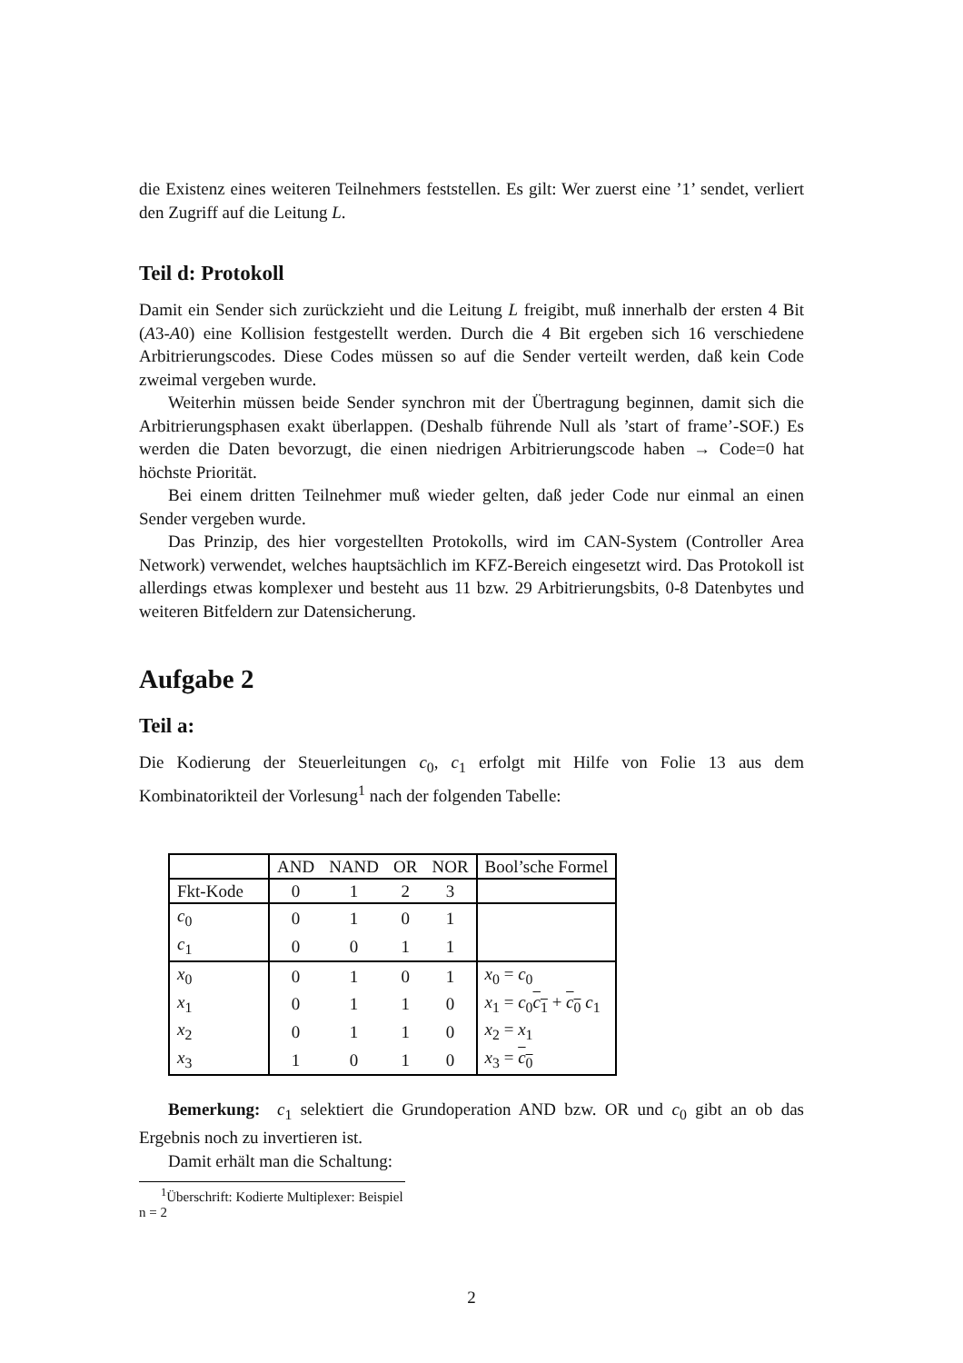die Existenz eines weiteren Teilnehmers feststellen. Es gilt: Wer zuerst eine ’1’ sendet, verliert den Zugriff auf die Leitung L.
Teil d: Protokoll
Damit ein Sender sich zurückzieht und die Leitung L freigibt, muß innerhalb der ersten 4 Bit (A3-A0) eine Kollision festgestellt werden. Durch die 4 Bit ergeben sich 16 verschiedene Arbitrierungscodes. Diese Codes müssen so auf die Sender verteilt werden, daß kein Code zweimal vergeben wurde.
Weiterhin müssen beide Sender synchron mit der Übertragung beginnen, damit sich die Arbitrierungsphasen exakt überlappen. (Deshalb führende Null als ’start of frame’-SOF.) Es werden die Daten bevorzugt, die einen niedrigen Arbitrierungscode haben → Code=0 hat höchste Priorität.
Bei einem dritten Teilnehmer muß wieder gelten, daß jeder Code nur einmal an einen Sender vergeben wurde.
Das Prinzip, des hier vorgestellten Protokolls, wird im CAN-System (Controller Area Network) verwendet, welches hauptsächlich im KFZ-Bereich eingesetzt wird. Das Protokoll ist allerdings etwas komplexer und besteht aus 11 bzw. 29 Arbitrierungsbits, 0-8 Datenbytes und weiteren Bitfeldern zur Datensicherung.
Aufgabe 2
Teil a:
Die Kodierung der Steuerleitungen c<sub>0</sub>, c<sub>1</sub> erfolgt mit Hilfe von Folie 13 aus dem Kombinatorikteil der Vorlesung<sup>1</sup> nach der folgenden Tabelle:
| | AND | NAND | OR | NOR | Bool’sche Formel |
| --- | --- | --- | --- | --- | --- |
| Fkt-Kode | 0 | 1 | 2 | 3 | |
| c<sub>0</sub> | 0 | 1 | 0 | 1 | |
| c<sub>1</sub> | 0 | 0 | 1 | 1 | |
| x<sub>0</sub> | 0 | 1 | 0 | 1 | x<sub>0</sub> = c<sub>0</sub> |
| x<sub>1</sub> | 0 | 1 | 1 | 0 | x<sub>1</sub> = c<sub>0</sub> c<sub>1</sub> + c<sub>0</sub> c<sub>1</sub> |
| x<sub>2</sub> | 0 | 1 | 1 | 0 | x<sub>2</sub> = x<sub>1</sub> |
| x<sub>3</sub> | 1 | 0 | 1 | 0 | x<sub>3</sub> = c<sub>0</sub> |
Bemerkung: c<sub>1</sub> selektiert die Grundoperation AND bzw. OR und c<sub>0</sub> gibt an ob das Ergebnis noch zu invertieren ist.
Damit erhält man die Schaltung:
<sup>1</sup> Überschrift: Kodierte Multiplexer: Beispiel n = 2
2